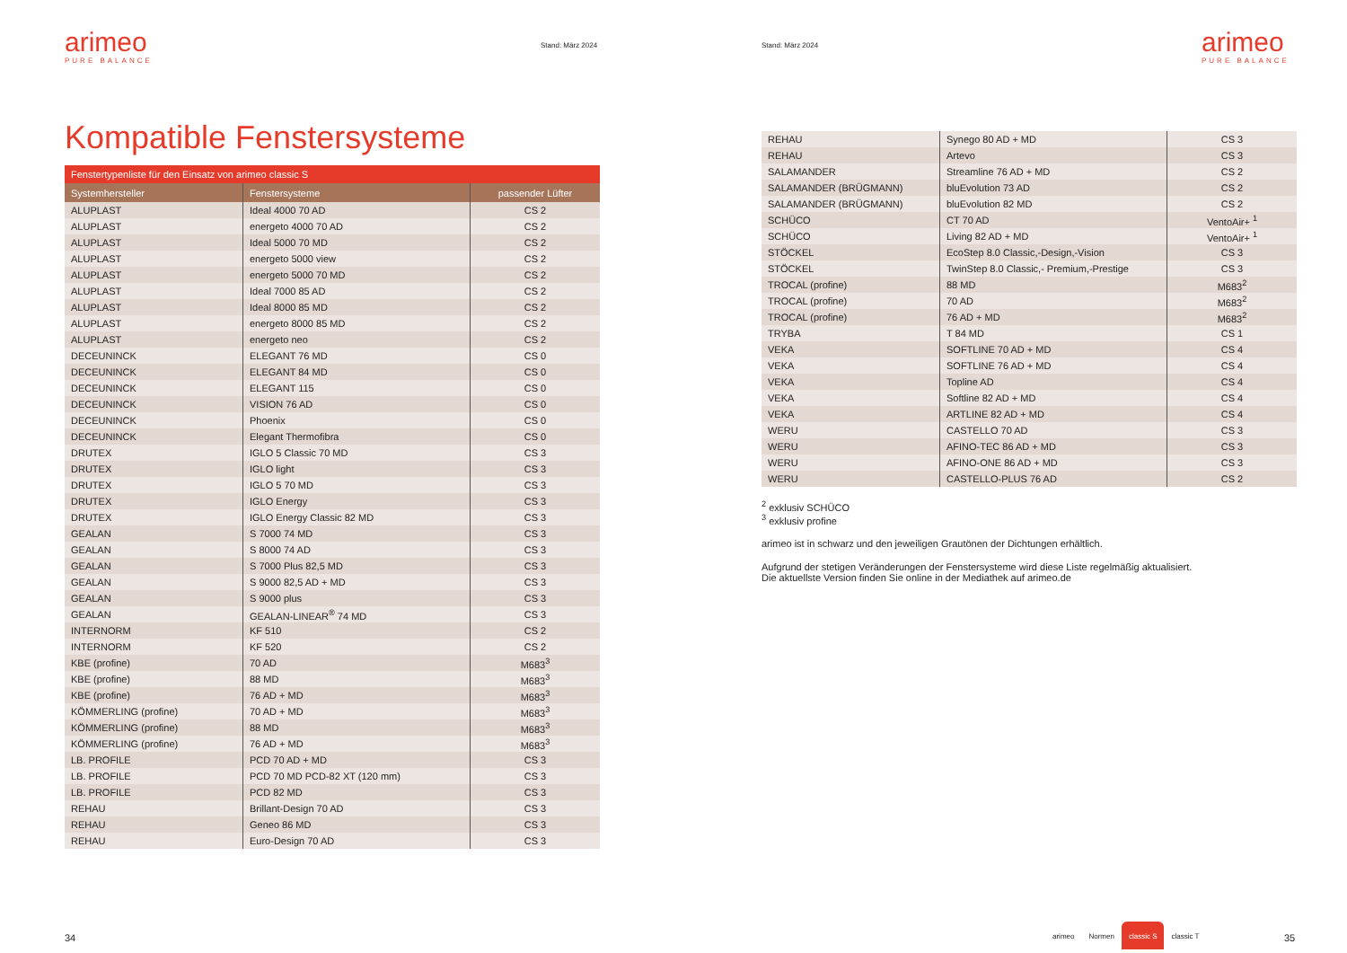arimeo
PURE BALANCE
Stand: März 2024
Kompatible Fenstersysteme
Fenstertypenliste für den Einsatz von arimeo classic S
| Systemhersteller | Fenstersysteme | passender Lüfter |
| --- | --- | --- |
| ALUPLAST | Ideal 4000 70 AD | CS 2 |
| ALUPLAST | energeto 4000 70 AD | CS 2 |
| ALUPLAST | Ideal 5000 70 MD | CS 2 |
| ALUPLAST | energeto 5000 view | CS 2 |
| ALUPLAST | energeto 5000 70 MD | CS 2 |
| ALUPLAST | Ideal 7000 85 AD | CS 2 |
| ALUPLAST | Ideal 8000 85 MD | CS 2 |
| ALUPLAST | energeto 8000 85 MD | CS 2 |
| ALUPLAST | energeto neo | CS 2 |
| DECEUNINCK | ELEGANT 76 MD | CS 0 |
| DECEUNINCK | ELEGANT 84 MD | CS 0 |
| DECEUNINCK | ELEGANT 115 | CS 0 |
| DECEUNINCK | VISION 76 AD | CS 0 |
| DECEUNINCK | Phoenix | CS 0 |
| DECEUNINCK | Elegant Thermofibra | CS 0 |
| DRUTEX | IGLO 5 Classic 70 MD | CS 3 |
| DRUTEX | IGLO light | CS 3 |
| DRUTEX | IGLO 5 70 MD | CS 3 |
| DRUTEX | IGLO Energy | CS 3 |
| DRUTEX | IGLO Energy Classic 82 MD | CS 3 |
| GEALAN | S 7000 74 MD | CS 3 |
| GEALAN | S 8000 74 AD | CS 3 |
| GEALAN | S 7000 Plus 82,5 MD | CS 3 |
| GEALAN | S 9000 82,5 AD + MD | CS 3 |
| GEALAN | S 9000 plus | CS 3 |
| GEALAN | GEALAN-LINEAR<sup>®</sup> 74 MD | CS 3 |
| INTERNORM | KF 510 | CS 2 |
| INTERNORM | KF 520 | CS 2 |
| KBE (profine) | 70 AD | M683<sup>3</sup> |
| KBE (profine) | 88 MD | M683<sup>3</sup> |
| KBE (profine) | 76 AD + MD | M683<sup>3</sup> |
| KÖMMERLING (profine) | 70 AD + MD | M683<sup>3</sup> |
| KÖMMERLING (profine) | 88 MD | M683<sup>3</sup> |
| KÖMMERLING (profine) | 76 AD + MD | M683<sup>3</sup> |
| LB. PROFILE | PCD 70 AD + MD | CS 3 |
| LB. PROFILE | PCD 70 MD PCD-82 XT (120 mm) | CS 3 |
| LB. PROFILE | PCD 82 MD | CS 3 |
| REHAU | Brillant-Design 70 AD | CS 3 |
| REHAU | Geneo 86 MD | CS 3 |
| REHAU | Euro-Design 70 AD | CS 3 |
34
Stand: März 2024 arimeo
PURE BALANCE
| REHAU | Synego 80 AD + MD | CS 3 |
| REHAU | Artevo | CS 3 |
| SALAMANDER | Streamline 76 AD + MD | CS 2 |
| SALAMANDER (BRÜGMANN) | bluEvolution 73 AD | CS 2 |
| SALAMANDER (BRÜGMANN) | bluEvolution 82 MD | CS 2 |
| SCHÜCO | CT 70 AD | VentoAir+ <sup>1</sup> |
| SCHÜCO | Living 82 AD + MD | VentoAir+ <sup>1</sup> |
| STÖCKEL | EcoStep 8.0 Classic,-Design,-Vision | CS 3 |
| STÖCKEL | TwinStep 8.0 Classic,- Premium,-Prestige | CS 3 |
| TROCAL (profine) | 88 MD | M683<sup>2</sup> |
| TROCAL (profine) | 70 AD | M683<sup>2</sup> |
| TROCAL (profine) | 76 AD + MD | M683<sup>2</sup> |
| TRYBA | T 84 MD | CS 1 |
| VEKA | SOFTLINE 70 AD + MD | CS 4 |
| VEKA | SOFTLINE 76 AD + MD | CS 4 |
| VEKA | Topline AD | CS 4 |
| VEKA | Softline 82 AD + MD | CS 4 |
| VEKA | ARTLINE 82 AD + MD | CS 4 |
| WERU | CASTELLO 70 AD | CS 3 |
| WERU | AFINO-TEC 86 AD + MD | CS 3 |
| WERU | AFINO-ONE 86 AD + MD | CS 3 |
| WERU | CASTELLO-PLUS 76 AD | CS 2 |
<sup>2</sup> exklusiv SCHÜCO
<sup>3</sup> exklusiv profine
arimeo ist in schwarz und den jeweiligen Grautönen der Dichtungen erhältlich.
Aufgrund der stetigen Veränderungen der Fenstersysteme wird diese Liste regelmäßig aktualisiert.
Die aktuellste Version finden Sie online in der Mediathek auf arimeo.de
arimeo Normen classic S classic T
35